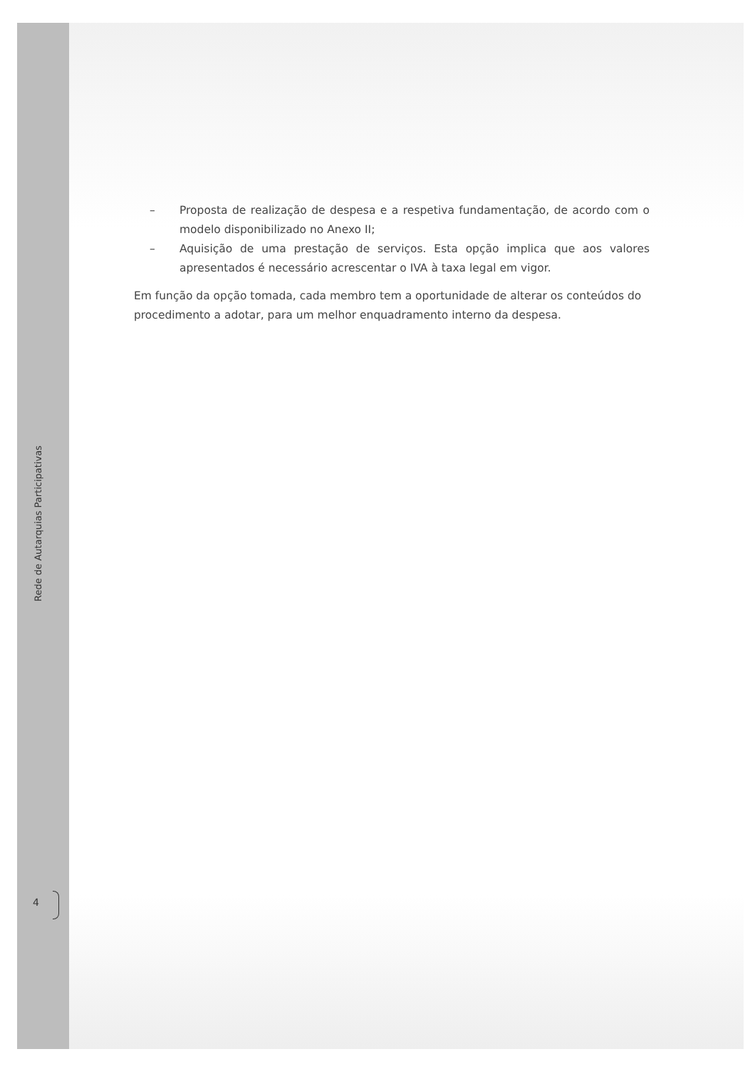– Proposta de realização de despesa e a respetiva fundamentação, de acordo com o modelo disponibilizado no Anexo II;
– Aquisição de uma prestação de serviços. Esta opção implica que aos valores apresentados é necessário acrescentar o IVA à taxa legal em vigor.
Em função da opção tomada, cada membro tem a oportunidade de alterar os conteúdos do procedimento a adotar, para um melhor enquadramento interno da despesa.
Rede de Autarquias Participativas
4